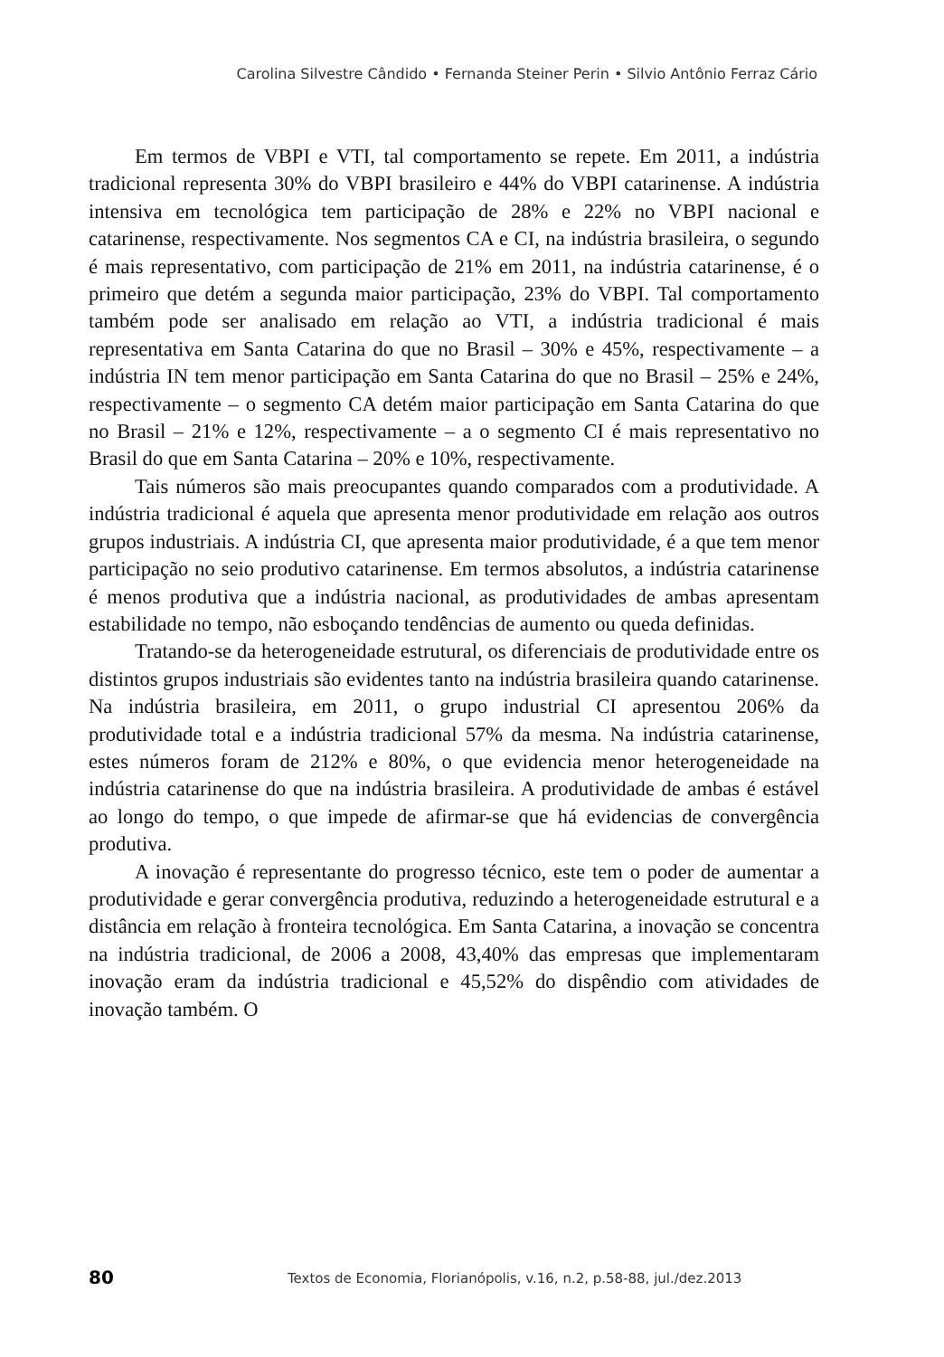Carolina Silvestre Cândido • Fernanda Steiner Perin • Silvio Antônio Ferraz Cário
Em termos de VBPI e VTI, tal comportamento se repete. Em 2011, a indústria tradicional representa 30% do VBPI brasileiro e 44% do VBPI catarinense. A indústria intensiva em tecnológica tem participação de 28% e 22% no VBPI nacional e catarinense, respectivamente. Nos segmentos CA e CI, na indústria brasileira, o segundo é mais representativo, com participação de 21% em 2011, na indústria catarinense, é o primeiro que detém a segunda maior participação, 23% do VBPI. Tal comportamento também pode ser analisado em relação ao VTI, a indústria tradicional é mais representativa em Santa Catarina do que no Brasil – 30% e 45%, respectivamente – a indústria IN tem menor participação em Santa Catarina do que no Brasil – 25% e 24%, respectivamente – o segmento CA detém maior participação em Santa Catarina do que no Brasil – 21% e 12%, respectivamente – a o segmento CI é mais representativo no Brasil do que em Santa Catarina – 20% e 10%, respectivamente.
Tais números são mais preocupantes quando comparados com a produtividade. A indústria tradicional é aquela que apresenta menor produtividade em relação aos outros grupos industriais. A indústria CI, que apresenta maior produtividade, é a que tem menor participação no seio produtivo catarinense. Em termos absolutos, a indústria catarinense é menos produtiva que a indústria nacional, as produtividades de ambas apresentam estabilidade no tempo, não esboçando tendências de aumento ou queda definidas.
Tratando-se da heterogeneidade estrutural, os diferenciais de produtividade entre os distintos grupos industriais são evidentes tanto na indústria brasileira quando catarinense. Na indústria brasileira, em 2011, o grupo industrial CI apresentou 206% da produtividade total e a indústria tradicional 57% da mesma. Na indústria catarinense, estes números foram de 212% e 80%, o que evidencia menor heterogeneidade na indústria catarinense do que na indústria brasileira. A produtividade de ambas é estável ao longo do tempo, o que impede de afirmar-se que há evidencias de convergência produtiva.
A inovação é representante do progresso técnico, este tem o poder de aumentar a produtividade e gerar convergência produtiva, reduzindo a heterogeneidade estrutural e a distância em relação à fronteira tecnológica. Em Santa Catarina, a inovação se concentra na indústria tradicional, de 2006 a 2008, 43,40% das empresas que implementaram inovação eram da indústria tradicional e 45,52% do dispêndio com atividades de inovação também. O
80 Textos de Economia, Florianópolis, v.16, n.2, p.58-88, jul./dez.2013